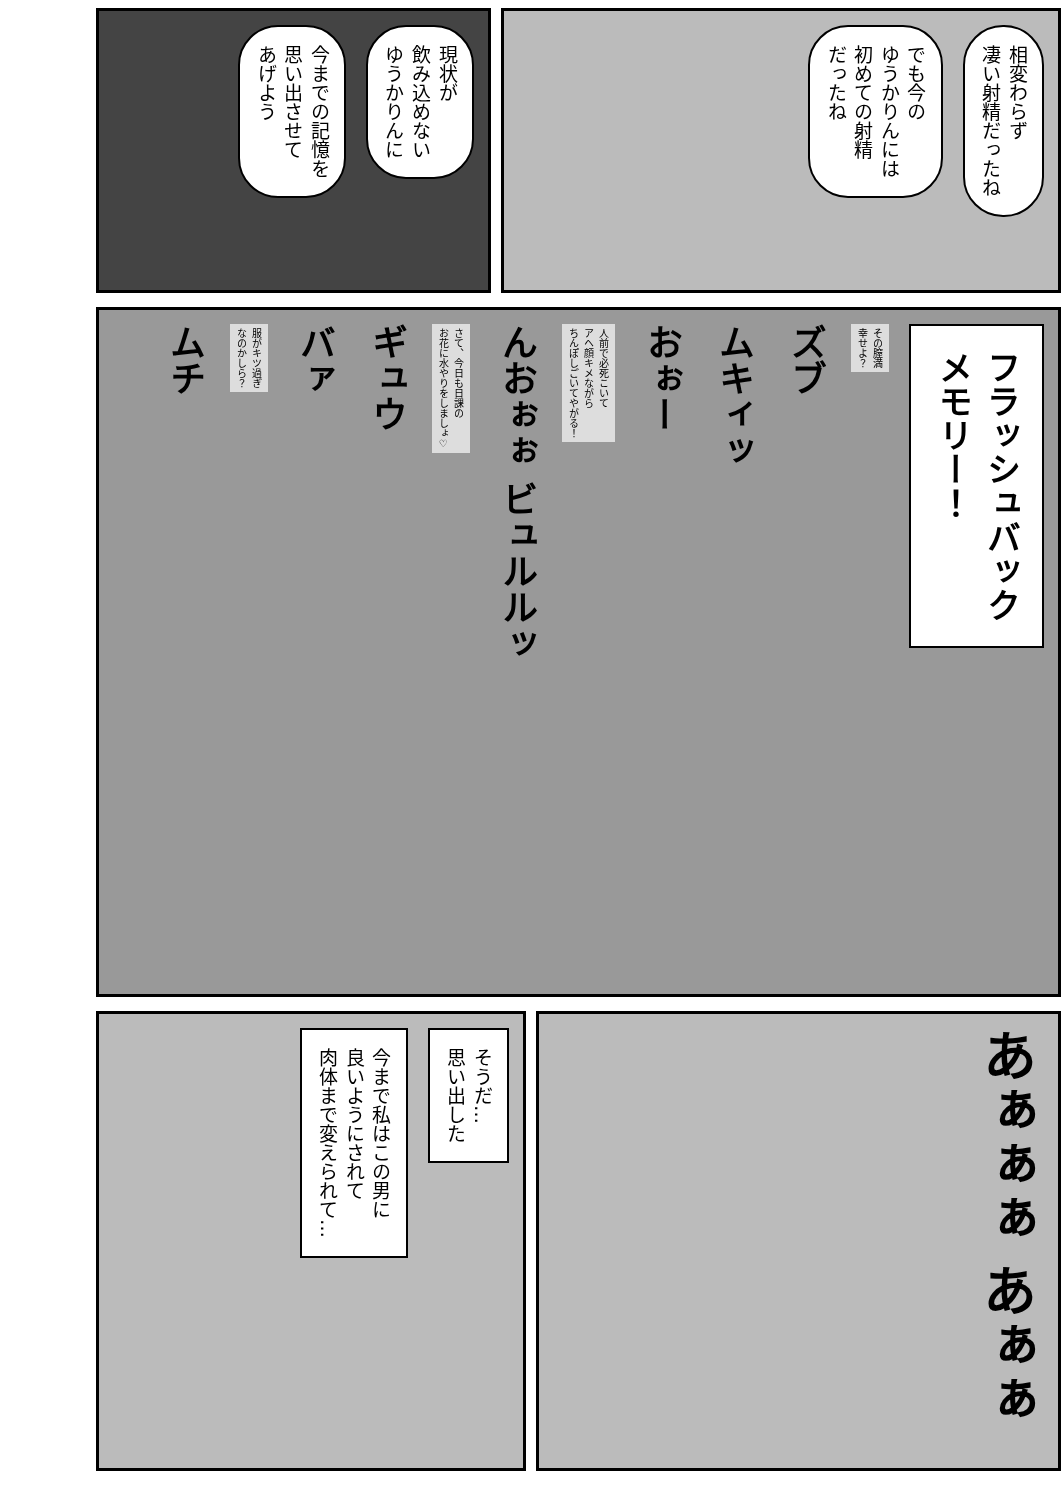相変わらず
凄い射精だったね
でも今の
ゆうかりんには
初めての射精
だったね
現状が
飲み込めない
ゆうかりんに
今までの記憶を
思い出させて
あげよう
フラッシュバック
メモリー！
その膣満
幸せよ？
ズブ
ムキィッ
おぉー
人前で必死こいて
アヘ顔キメながら
ちんぽしごいてやがる！
んおぉぉ ビュルルッ
さて、今日も日課の
お花に水やりをしましょ♡
ギュウ
バァ
服がキツ過ぎ
なのかしら？
ムチ
あぁぁぁ あぁぁ
そうだ…
思い出した
今まで私はこの男に
良いようにされて
肉体まで変えられて…